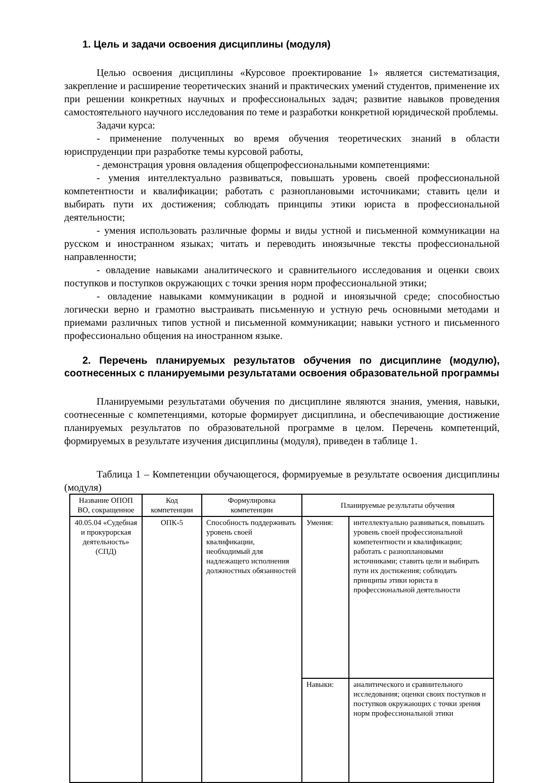1. Цель и задачи освоения дисциплины (модуля)
Целью освоения дисциплины «Курсовое проектирование 1» является систематизация, закрепление и расширение теоретических знаний и практических умений студентов, применение их при решении конкретных научных и профессиональных задач; развитие навыков проведения самостоятельного научного исследования по теме и разработки конкретной юридической проблемы.
Задачи курса:
- применение полученных во время обучения теоретических знаний в области юриспруденции при разработке темы курсовой работы,
- демонстрация уровня овладения общепрофессиональными компетенциями:
- умения интеллектуально развиваться, повышать уровень своей профессиональной компетентности и квалификации; работать с разноплановыми источниками; ставить цели и выбирать пути их достижения; соблюдать принципы этики юриста в профессиональной деятельности;
- умения использовать различные формы и виды устной и письменной коммуникации на русском и иностранном языках; читать и переводить иноязычные тексты профессиональной направленности;
- овладение навыками аналитического и сравнительного исследования и оценки своих поступков и поступков окружающих с точки зрения норм профессиональной этики;
- овладение навыками коммуникации в родной и иноязычной среде; способностью логически верно и грамотно выстраивать письменную и устную речь основными методами и приемами различных типов устной и письменной коммуникации; навыки устного и письменного профессионально общения на иностранном языке.
2. Перечень планируемых результатов обучения по дисциплине (модулю), соотнесенных с планируемыми результатами освоения образовательной программы
Планируемыми результатами обучения по дисциплине являются знания, умения, навыки, соотнесенные с компетенциями, которые формирует дисциплина, и обеспечивающие достижение планируемых результатов по образовательной программе в целом. Перечень компетенций, формируемых в результате изучения дисциплины (модуля), приведен в таблице 1.
Таблица 1 – Компетенции обучающегося, формируемые в результате освоения дисциплины (модуля)
| Название ОПОП ВО, сокращенное | Код компетенции | Формулировка компетенции | Планируемые результаты обучения | |
| --- | --- | --- | --- | --- |
| 40.05.04 «Судебная и прокурорская деятельность» (СПД) | ОПК-5 | Способность поддерживать уровень своей квалификации, необходимый для надлежащего исполнения должностных обязанностей | Умения: | интеллектуально развиваться, повышать уровень своей профессиональной компетентности и квалификации; работать с разноплановыми источниками; ставить цели и выбирать пути их достижения; соблюдать принципы этики юриста в профессиональной деятельности |
| | | | Навыки: | аналитического и сравнительного исследования; оценки своих поступков и поступков окружающих с точки зрения норм профессиональной этики |